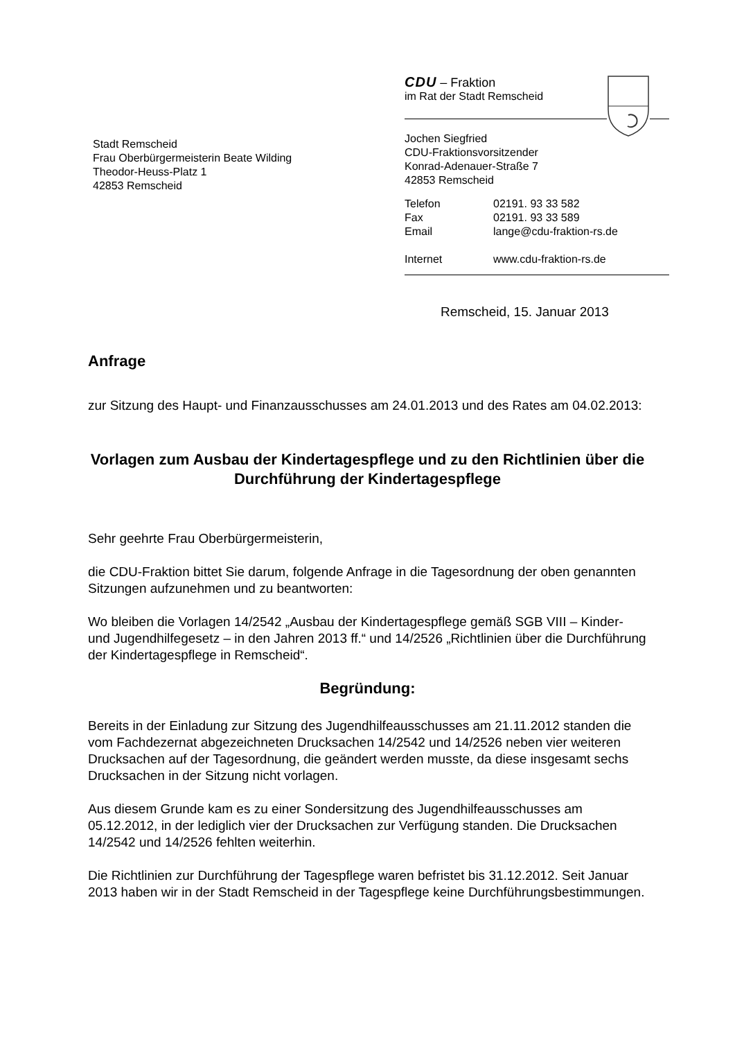Stadt Remscheid
Frau Oberbürgermeisterin Beate Wilding
Theodor-Heuss-Platz 1
42853 Remscheid
CDU – Fraktion
im Rat der Stadt Remscheid
Jochen Siegfried
CDU-Fraktionsvorsitzender
Konrad-Adenauer-Straße 7
42853 Remscheid
| Telefon | 02191. 93 33 582 |
| Fax | 02191. 93 33 589 |
| Email | lange@cdu-fraktion-rs.de |
| Internet | www.cdu-fraktion-rs.de |
Remscheid, 15. Januar 2013
Anfrage
zur Sitzung des Haupt- und Finanzausschusses am 24.01.2013 und des Rates am 04.02.2013:
Vorlagen zum Ausbau der Kindertagespflege und zu den Richtlinien über die Durchführung der Kindertagespflege
Sehr geehrte Frau Oberbürgermeisterin,
die CDU-Fraktion bittet Sie darum, folgende Anfrage in die Tagesordnung der oben genannten Sitzungen aufzunehmen und zu beantworten:
Wo bleiben die Vorlagen 14/2542 „Ausbau der Kindertagespflege gemäß SGB VIII – Kinder- und Jugendhilfegesetz – in den Jahren 2013 ff.“ und 14/2526 „Richtlinien über die Durchführung der Kindertagespflege in Remscheid“.
Begründung:
Bereits in der Einladung zur Sitzung des Jugendhilfeausschusses am 21.11.2012 standen die vom Fachdezernat abgezeichneten Drucksachen 14/2542 und 14/2526 neben vier weiteren Drucksachen auf der Tagesordnung, die geändert werden musste, da diese insgesamt sechs Drucksachen in der Sitzung nicht vorlagen.
Aus diesem Grunde kam es zu einer Sondersitzung des Jugendhilfeausschusses am 05.12.2012, in der lediglich vier der Drucksachen zur Verfügung standen. Die Drucksachen 14/2542 und 14/2526 fehlten weiterhin.
Die Richtlinien zur Durchführung der Tagespflege waren befristet bis 31.12.2012. Seit Januar 2013 haben wir in der Stadt Remscheid in der Tagespflege keine Durchführungsbestimmungen.